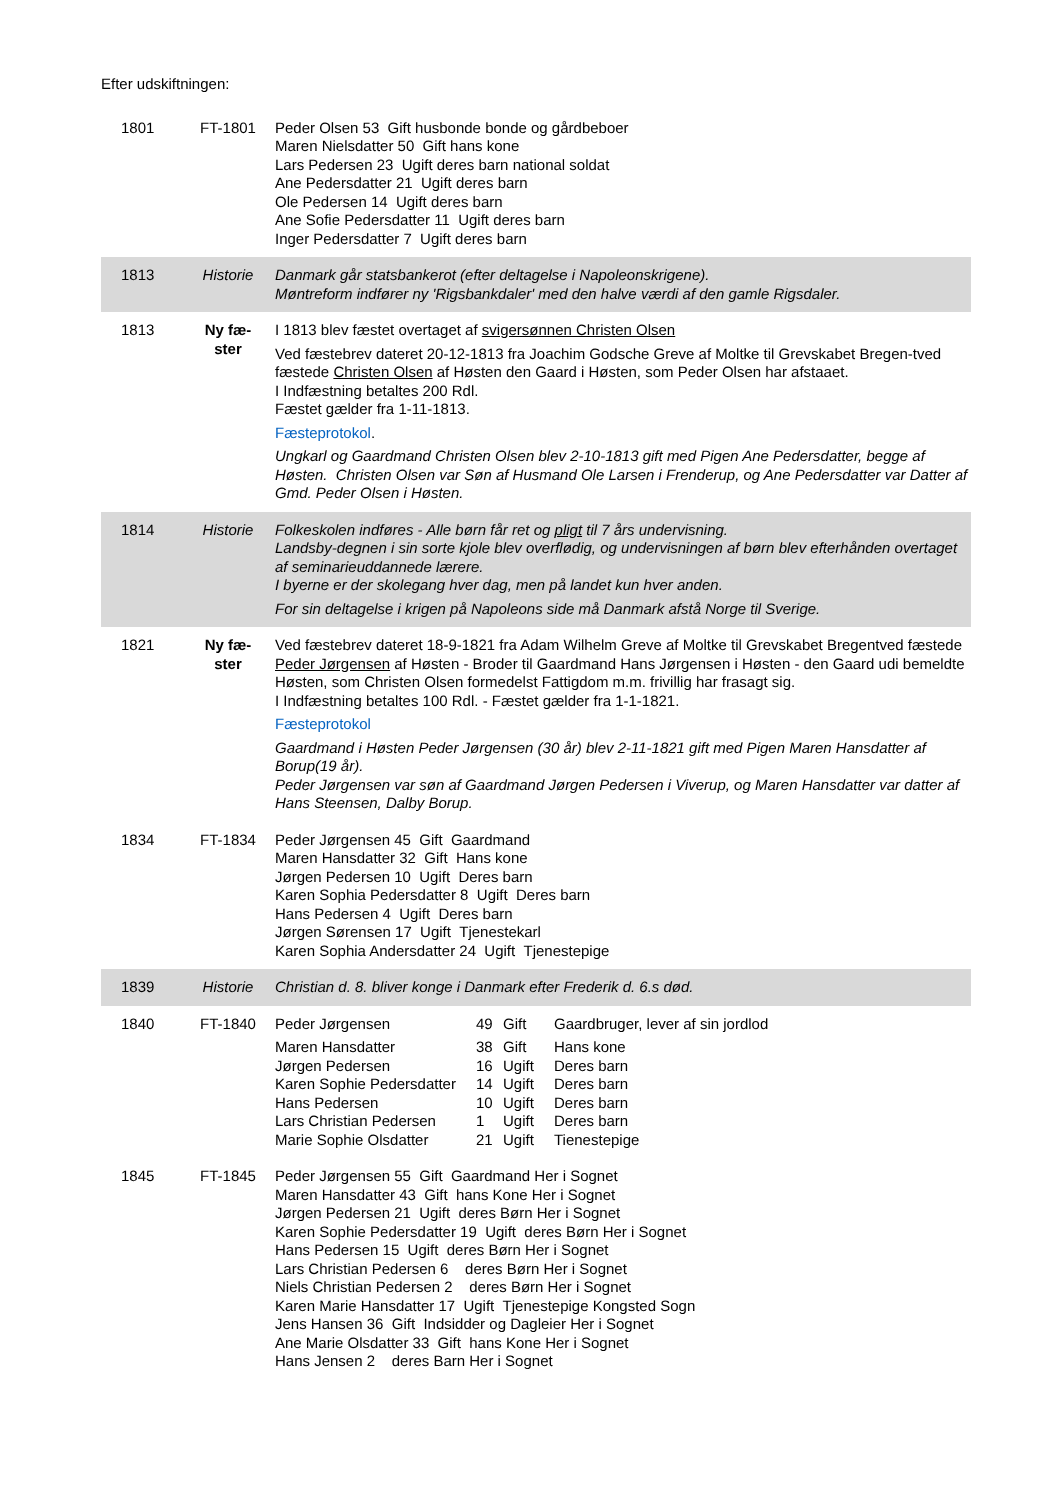Efter udskiftningen:
| 1801 | FT-1801 | Peder Olsen 53 Gift husbonde bonde og gårdbeboer Maren Nielsdatter 50 Gift hans kone Lars Pedersen 23 Ugift deres barn national soldat Ane Pedersdatter 21 Ugift deres barn Ole Pedersen 14 Ugift deres barn Ane Sofie Pedersdatter 11 Ugift deres barn Inger Pedersdatter 7 Ugift deres barn |
| 1813 | Historie | Danmark går statsbankerot (efter deltagelse i Napoleonskrigene). Møntreform indfører ny 'Rigsbankdaler' med den halve værdi af den gamle Rigsdaler. |
| 1813 | Ny fæ- ster | I 1813 blev fæstet overtaget af svigersønnen Christen Olsen Ved fæstebrev dateret 20-12-1813 fra Joachim Godsche Greve af Moltke til Grevskabet Bregen-tved fæstede Christen Olsen af Høsten den Gaard i Høsten, som Peder Olsen har afstaaet. I Indfæstning betaltes 200 Rdl. Fæstet gælder fra 1-11-1813. Fæsteprotokol . Ungkarl og Gaardmand Christen Olsen blev 2-10-1813 gift med Pigen Ane Pedersdatter, begge af Høsten. Christen Olsen var Søn af Husmand Ole Larsen i Frenderup, og Ane Pedersdatter var Datter af Gmd. Peder Olsen i Høsten. |
| 1814 | Historie | Folkeskolen indføres - Alle børn får ret og pligt til 7 års undervisning. Landsby-degnen i sin sorte kjole blev overflødig, og undervisningen af børn blev efterhånden overtaget af seminarieuddannede lærere. I byerne er der skolegang hver dag, men på landet kun hver anden. For sin deltagelse i krigen på Napoleons side må Danmark afstå Norge til Sverige. |
| 1821 | Ny fæ- ster | Ved fæstebrev dateret 18-9-1821 fra Adam Wilhelm Greve af Moltke til Grevskabet Bregentved fæstede Peder Jørgensen af Høsten - Broder til Gaardmand Hans Jørgensen i Høsten - den Gaard udi bemeldte Høsten, som Christen Olsen formedelst Fattigdom m.m. frivillig har frasagt sig. I Indfæstning betaltes 100 Rdl. - Fæstet gælder fra 1-1-1821. Fæsteprotokol Gaardmand i Høsten Peder Jørgensen (30 år) blev 2-11-1821 gift med Pigen Maren Hansdatter af Borup(19 år). Peder Jørgensen var søn af Gaardmand Jørgen Pedersen i Viverup, og Maren Hansdatter var datter af Hans Steensen, Dalby Borup. |
| 1834 | FT-1834 | Peder Jørgensen 45 Gift Gaardmand Maren Hansdatter 32 Gift Hans kone Jørgen Pedersen 10 Ugift Deres barn Karen Sophia Pedersdatter 8 Ugift Deres barn Hans Pedersen 4 Ugift Deres barn Jørgen Sørensen 17 Ugift Tjenestekarl Karen Sophia Andersdatter 24 Ugift Tjenestepige |
| 1839 | Historie | Christian d. 8. bliver konge i Danmark efter Frederik d. 6.s død. |
| 1840 | FT-1840 | / Peder Jørgensen / 49 / Gift / Gaardbruger, lever af sin jordlod / / Maren Hansdatter / 38 / Gift / Hans kone / / Jørgen Pedersen / 16 / Ugift / Deres barn / / Karen Sophie Pedersdatter / 14 / Ugift / Deres barn / / Hans Pedersen / 10 / Ugift / Deres barn / / Lars Christian Pedersen / 1 / Ugift / Deres barn / / Marie Sophie Olsdatter / 21 / Ugift / Tienestepige / |
| 1845 | FT-1845 | Peder Jørgensen 55 Gift Gaardmand Her i Sognet Maren Hansdatter 43 Gift hans Kone Her i Sognet Jørgen Pedersen 21 Ugift deres Børn Her i Sognet Karen Sophie Pedersdatter 19 Ugift deres Børn Her i Sognet Hans Pedersen 15 Ugift deres Børn Her i Sognet Lars Christian Pedersen 6 deres Børn Her i Sognet Niels Christian Pedersen 2 deres Børn Her i Sognet Karen Marie Hansdatter 17 Ugift Tjenestepige Kongsted Sogn Jens Hansen 36 Gift Indsidder og Dagleier Her i Sognet Ane Marie Olsdatter 33 Gift hans Kone Her i Sognet Hans Jensen 2 deres Barn Her i Sognet |